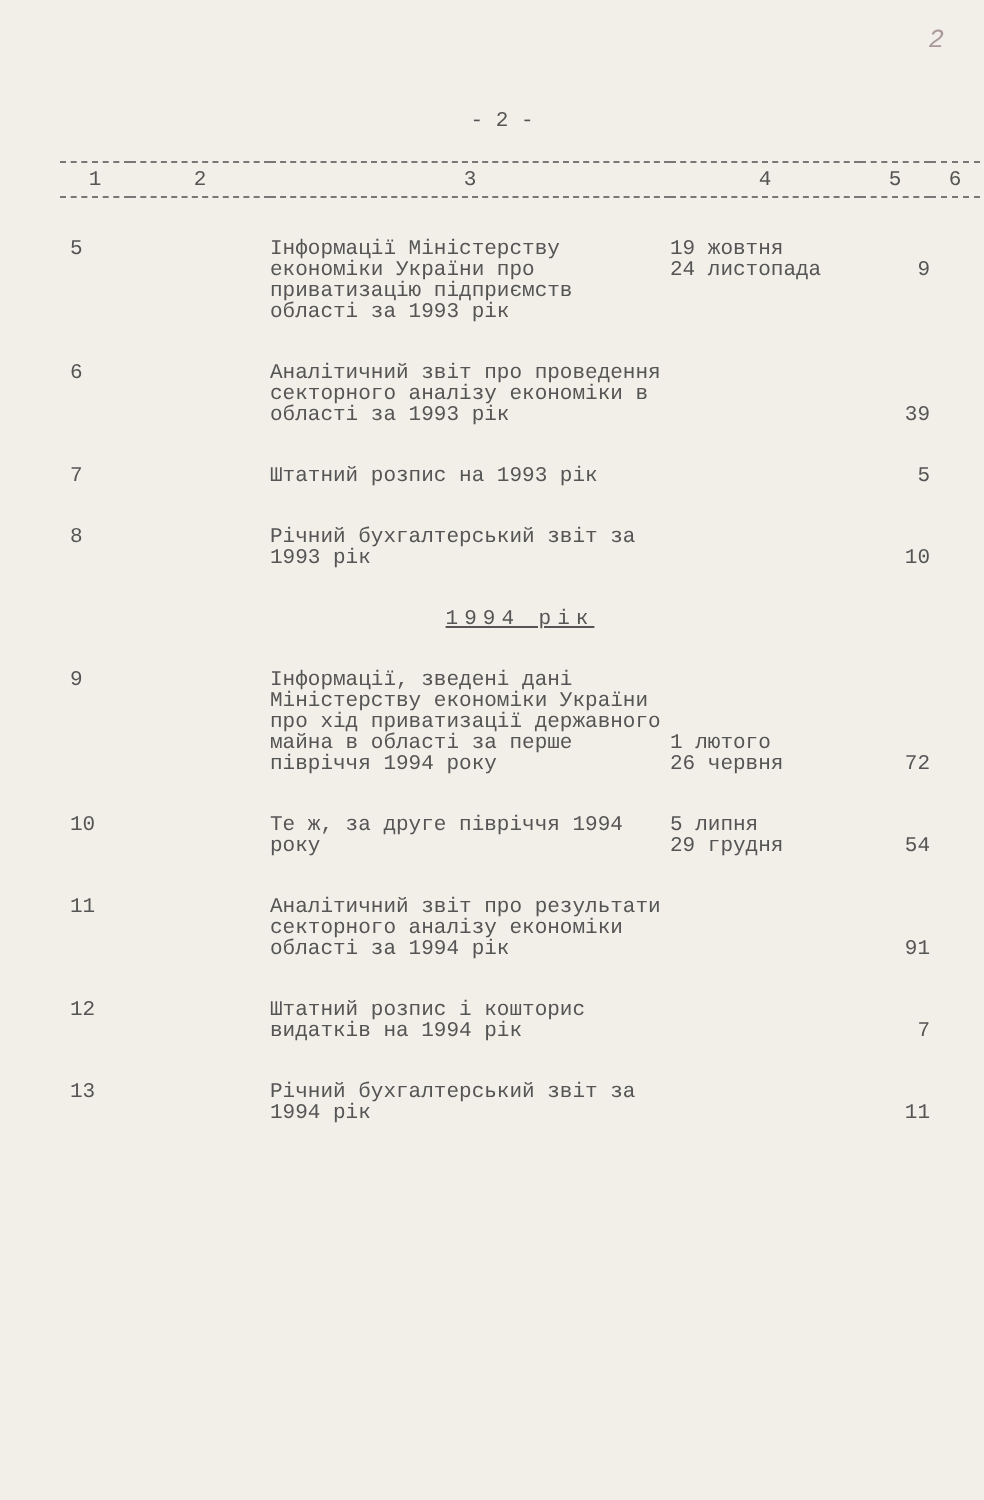2
- 2 -
| 1 | 2 | 3 | 4 | 5 | 6 |
| --- | --- | --- | --- | --- | --- |
| 5 | | Інформації Міністерству економіки України про приватизацію підприємств області за 1993 рік | 19 жовтня 24 листопада | 9 | |
| 6 | | Аналітичний звіт про проведення секторного аналізу економіки в області за 1993 рік | | 39 | |
| 7 | | Штатний розпис на 1993 рік | | 5 | |
| 8 | | Річний бухгалтерський звіт за 1993 рік | | 10 | |
| 1994 рік | | | | | |
| 9 | | Інформації, зведені дані Міністерству економіки України про хід приватизації державного майна в області за перше півріччя 1994 року | 1 лютого 26 червня | 72 | |
| 10 | | Те ж, за друге півріччя 1994 року | 5 липня 29 грудня | 54 | |
| 11 | | Аналітичний звіт про результати секторного аналізу економіки області за 1994 рік | | 91 | |
| 12 | | Штатний розпис і кошторис видатків на 1994 рік | | 7 | |
| 13 | | Річний бухгалтерський звіт за 1994 рік | | 11 | |